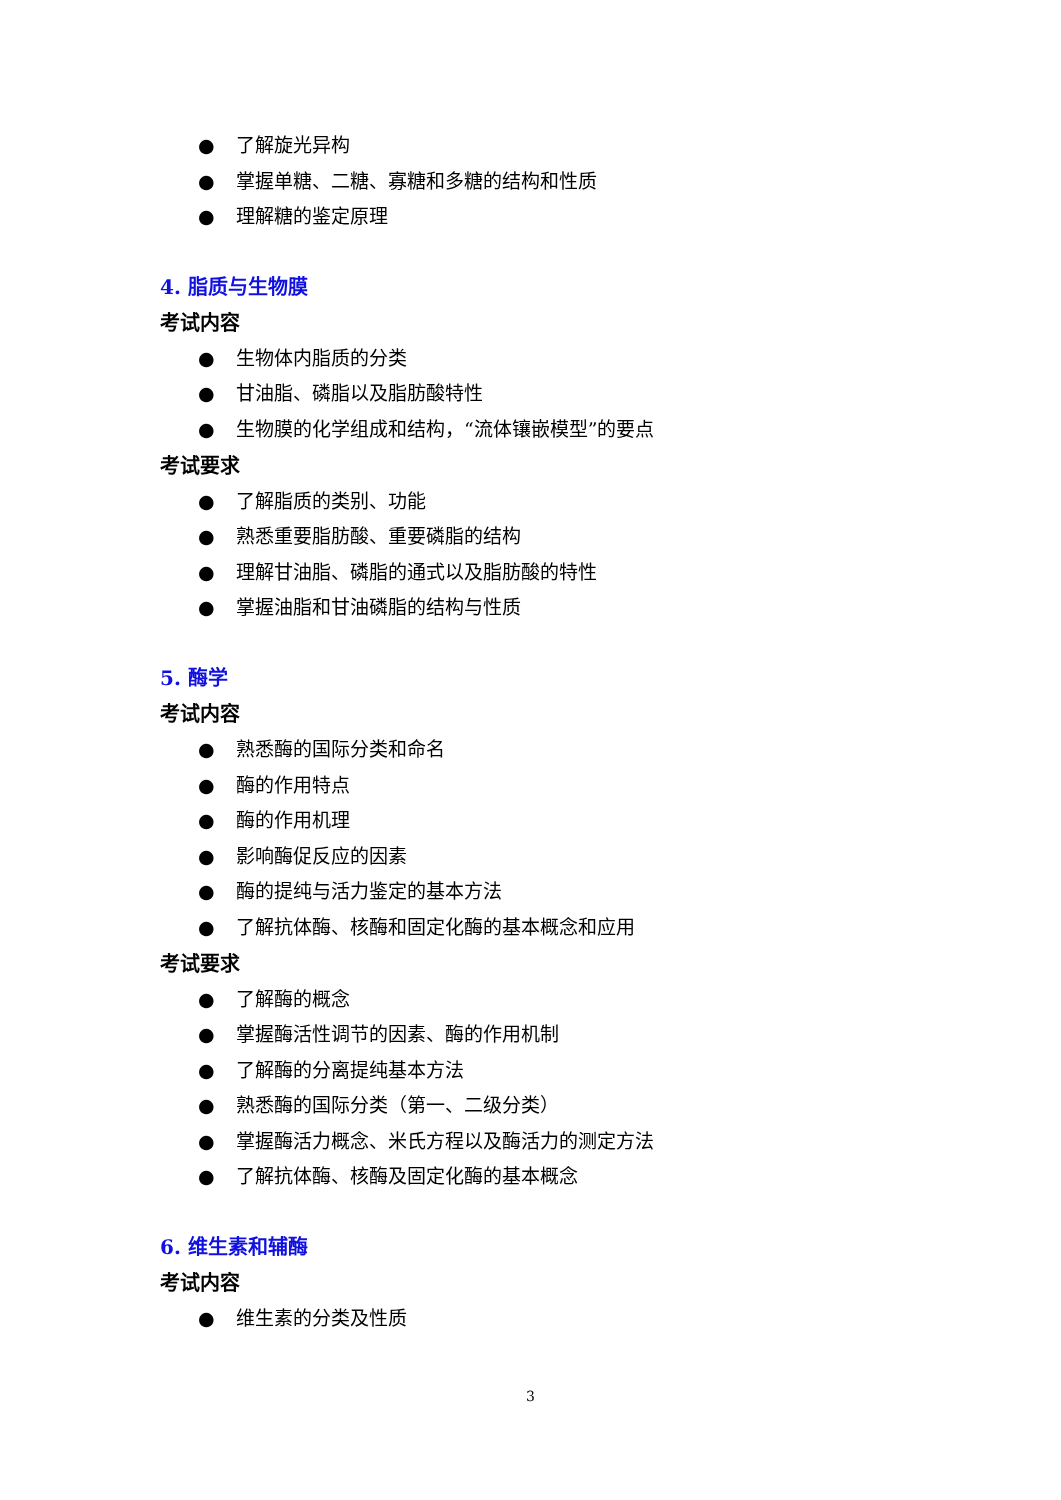● 了解旋光异构
● 掌握单糖、二糖、寡糖和多糖的结构和性质
● 理解糖的鉴定原理
4. 脂质与生物膜
考试内容
● 生物体内脂质的分类
● 甘油脂、磷脂以及脂肪酸特性
● 生物膜的化学组成和结构，“流体镶嵌模型”的要点
考试要求
● 了解脂质的类别、功能
● 熟悉重要脂肪酸、重要磷脂的结构
● 理解甘油脂、磷脂的通式以及脂肪酸的特性
● 掌握油脂和甘油磷脂的结构与性质
5. 酶学
考试内容
● 熟悉酶的国际分类和命名
● 酶的作用特点
● 酶的作用机理
● 影响酶促反应的因素
● 酶的提纯与活力鉴定的基本方法
● 了解抗体酶、核酶和固定化酶的基本概念和应用
考试要求
● 了解酶的概念
● 掌握酶活性调节的因素、酶的作用机制
● 了解酶的分离提纯基本方法
● 熟悉酶的国际分类（第一、二级分类）
● 掌握酶活力概念、米氏方程以及酶活力的测定方法
● 了解抗体酶、核酶及固定化酶的基本概念
6. 维生素和辅酶
考试内容
● 维生素的分类及性质
3